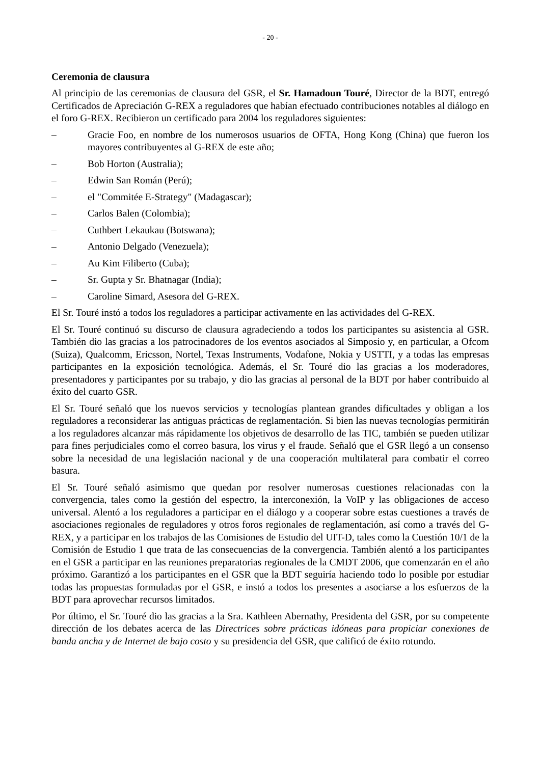- 20 -
Ceremonia de clausura
Al principio de las ceremonias de clausura del GSR, el Sr. Hamadoun Touré, Director de la BDT, entregó Certificados de Apreciación G-REX a reguladores que habían efectuado contribuciones notables al diálogo en el foro G-REX. Recibieron un certificado para 2004 los reguladores siguientes:
– Gracie Foo, en nombre de los numerosos usuarios de OFTA, Hong Kong (China) que fueron los mayores contribuyentes al G-REX de este año;
– Bob Horton (Australia);
– Edwin San Román (Perú);
– el "Commitée E-Strategy" (Madagascar);
– Carlos Balen (Colombia);
– Cuthbert Lekaukau (Botswana);
– Antonio Delgado (Venezuela);
– Au Kim Filiberto (Cuba);
– Sr. Gupta y Sr. Bhatnagar (India);
– Caroline Simard, Asesora del G-REX.
El Sr. Touré instó a todos los reguladores a participar activamente en las actividades del G-REX.
El Sr. Touré continuó su discurso de clausura agradeciendo a todos los participantes su asistencia al GSR. También dio las gracias a los patrocinadores de los eventos asociados al Simposio y, en particular, a Ofcom (Suiza), Qualcomm, Ericsson, Nortel, Texas Instruments, Vodafone, Nokia y USTTI, y a todas las empresas participantes en la exposición tecnológica. Además, el Sr. Touré dio las gracias a los moderadores, presentadores y participantes por su trabajo, y dio las gracias al personal de la BDT por haber contribuido al éxito del cuarto GSR.
El Sr. Touré señaló que los nuevos servicios y tecnologías plantean grandes dificultades y obligan a los reguladores a reconsiderar las antiguas prácticas de reglamentación. Si bien las nuevas tecnologías permitirán a los reguladores alcanzar más rápidamente los objetivos de desarrollo de las TIC, también se pueden utilizar para fines perjudiciales como el correo basura, los virus y el fraude. Señaló que el GSR llegó a un consenso sobre la necesidad de una legislación nacional y de una cooperación multilateral para combatir el correo basura.
El Sr. Touré señaló asimismo que quedan por resolver numerosas cuestiones relacionadas con la convergencia, tales como la gestión del espectro, la interconexión, la VoIP y las obligaciones de acceso universal. Alentó a los reguladores a participar en el diálogo y a cooperar sobre estas cuestiones a través de asociaciones regionales de reguladores y otros foros regionales de reglamentación, así como a través del G-REX, y a participar en los trabajos de las Comisiones de Estudio del UIT-D, tales como la Cuestión 10/1 de la Comisión de Estudio 1 que trata de las consecuencias de la convergencia. También alentó a los participantes en el GSR a participar en las reuniones preparatorias regionales de la CMDT 2006, que comenzarán en el año próximo. Garantizó a los participantes en el GSR que la BDT seguiría haciendo todo lo posible por estudiar todas las propuestas formuladas por el GSR, e instó a todos los presentes a asociarse a los esfuerzos de la BDT para aprovechar recursos limitados.
Por último, el Sr. Touré dio las gracias a la Sra. Kathleen Abernathy, Presidenta del GSR, por su competente dirección de los debates acerca de las Directrices sobre prácticas idóneas para propiciar conexiones de banda ancha y de Internet de bajo costo y su presidencia del GSR, que calificó de éxito rotundo.